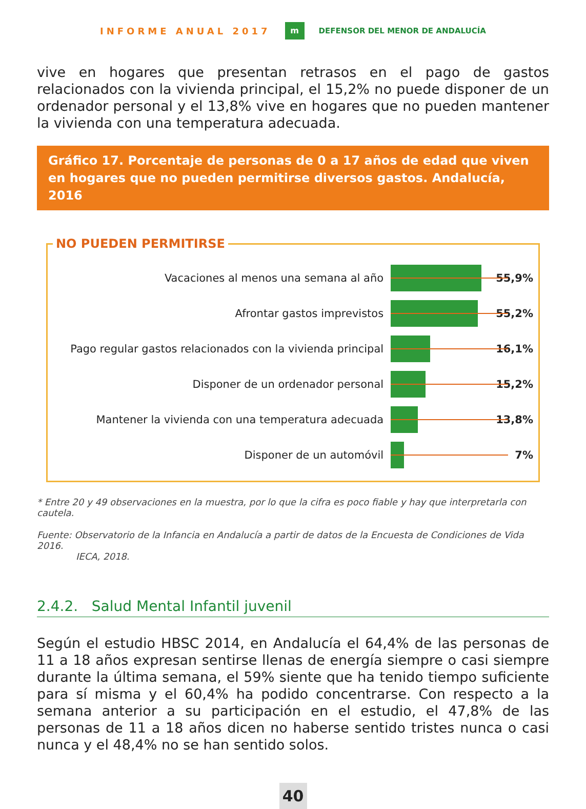INFORME ANUAL 2017 m DEFENSOR DEL MENOR DE ANDALUCÍA
vive en hogares que presentan retrasos en el pago de gastos relacionados con la vivienda principal, el 15,2% no puede disponer de un ordenador personal y el 13,8% vive en hogares que no pueden mantener la vivienda con una temperatura adecuada.
Gráfico 17. Porcentaje de personas de 0 a 17 años de edad que viven en hogares que no pueden permitirse diversos gastos. Andalucía, 2016
NO PUEDEN PERMITIRSE
Vacaciones al menos una semana al año 55,9%
Afrontar gastos imprevistos 55,2%
Pago regular gastos relacionados con la vivienda principal
16,1%
Disponer de un ordenador personal 15,2%
Mantener la vivienda con una temperatura adecuada 13,8%
Disponer de un automóvil 7%
* Entre 20 y 49 observaciones en la muestra, por lo que la cifra es poco fiable y hay que interpretarla con cautela.
Fuente: Observatorio de la Infancia en Andalucía a partir de datos de la Encuesta de Condiciones de Vida 2016.
IECA, 2018.
2.4.2. Salud Mental Infantil juvenil
Según el estudio HBSC 2014, en Andalucía el 64,4% de las personas de 11 a 18 años expresan sentirse llenas de energía siempre o casi siempre durante la última semana, el 59% siente que ha tenido tiempo suficiente para sí misma y el 60,4% ha podido concentrarse. Con respecto a la semana anterior a su participación en el estudio, el 47,8% de las personas de 11 a 18 años dicen no haberse sentido tristes nunca o casi nunca y el 48,4% no se han sentido solos.
40